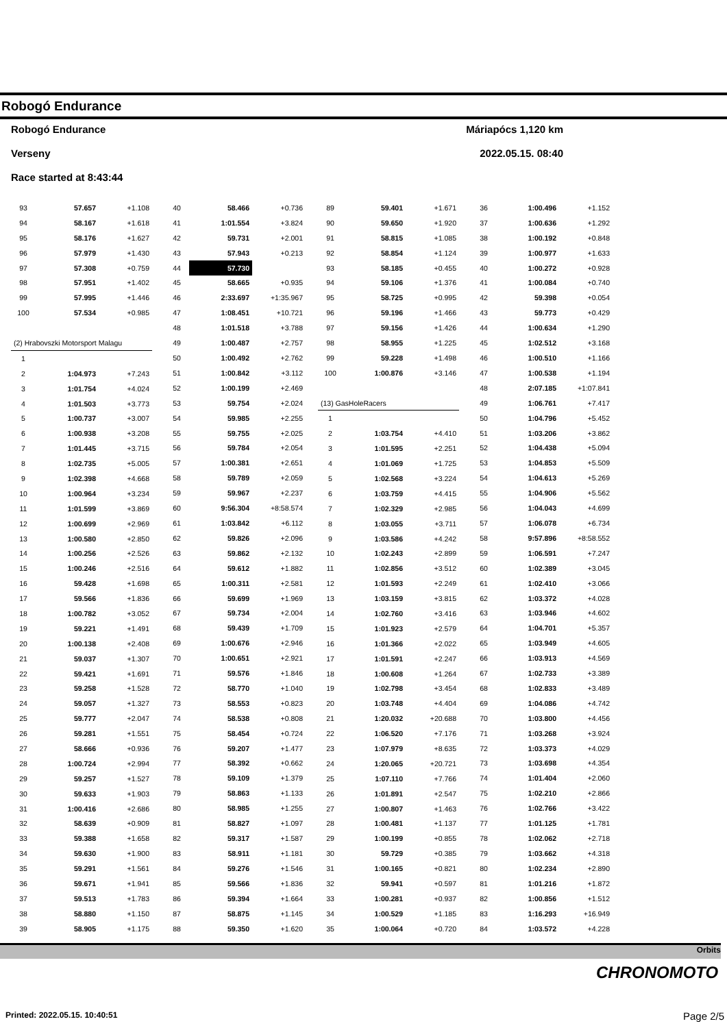Robogó Endurance
Robogó Endurance Máriapócs 1,120 km
Verseny 2022.05.15. 08:40
Race started at 8:43:44
| 93 | 57.657 | +1.108 |
| 94 | 58.167 | +1.618 |
| 95 | 58.176 | +1.627 |
| 96 | 57.979 | +1.430 |
| 97 | 57.308 | +0.759 |
| 98 | 57.951 | +1.402 |
| 99 | 57.995 | +1.446 |
| 100 | 57.534 | +0.985 |
| (2) Hrabovszki Motorsport Malagu | | |
| 1 | | |
| 2 | 1:04.973 | +7.243 |
| 3 | 1:01.754 | +4.024 |
| 4 | 1:01.503 | +3.773 |
| 5 | 1:00.737 | +3.007 |
| 6 | 1:00.938 | +3.208 |
| 7 | 1:01.445 | +3.715 |
| 8 | 1:02.735 | +5.005 |
| 9 | 1:02.398 | +4.668 |
| 10 | 1:00.964 | +3.234 |
| 11 | 1:01.599 | +3.869 |
| 12 | 1:00.699 | +2.969 |
| 13 | 1:00.580 | +2.850 |
| 14 | 1:00.256 | +2.526 |
| 15 | 1:00.246 | +2.516 |
| 16 | 59.428 | +1.698 |
| 17 | 59.566 | +1.836 |
| 18 | 1:00.782 | +3.052 |
| 19 | 59.221 | +1.491 |
| 20 | 1:00.138 | +2.408 |
| 21 | 59.037 | +1.307 |
| 22 | 59.421 | +1.691 |
| 23 | 59.258 | +1.528 |
| 24 | 59.057 | +1.327 |
| 25 | 59.777 | +2.047 |
| 26 | 59.281 | +1.551 |
| 27 | 58.666 | +0.936 |
| 28 | 1:00.724 | +2.994 |
| 29 | 59.257 | +1.527 |
| 30 | 59.633 | +1.903 |
| 31 | 1:00.416 | +2.686 |
| 32 | 58.639 | +0.909 |
| 33 | 59.388 | +1.658 |
| 34 | 59.630 | +1.900 |
| 35 | 59.291 | +1.561 |
| 36 | 59.671 | +1.941 |
| 37 | 59.513 | +1.783 |
| 38 | 58.880 | +1.150 |
| 39 | 58.905 | +1.175 |
| 40 | 58.466 | +0.736 |
| 41 | 1:01.554 | +3.824 |
| 42 | 59.731 | +2.001 |
| 43 | 57.943 | +0.213 |
| 44 | 57.730 | |
| 45 | 58.665 | +0.935 |
| 46 | 2:33.697 | +1:35.967 |
| 47 | 1:08.451 | +10.721 |
| 48 | 1:01.518 | +3.788 |
| 49 | 1:00.487 | +2.757 |
| 50 | 1:00.492 | +2.762 |
| 51 | 1:00.842 | +3.112 |
| 52 | 1:00.199 | +2.469 |
| 53 | 59.754 | +2.024 |
| 54 | 59.985 | +2.255 |
| 55 | 59.755 | +2.025 |
| 56 | 59.784 | +2.054 |
| 57 | 1:00.381 | +2.651 |
| 58 | 59.789 | +2.059 |
| 59 | 59.967 | +2.237 |
| 60 | 9:56.304 | +8:58.574 |
| 61 | 1:03.842 | +6.112 |
| 62 | 59.826 | +2.096 |
| 63 | 59.862 | +2.132 |
| 64 | 59.612 | +1.882 |
| 65 | 1:00.311 | +2.581 |
| 66 | 59.699 | +1.969 |
| 67 | 59.734 | +2.004 |
| 68 | 59.439 | +1.709 |
| 69 | 1:00.676 | +2.946 |
| 70 | 1:00.651 | +2.921 |
| 71 | 59.576 | +1.846 |
| 72 | 58.770 | +1.040 |
| 73 | 58.553 | +0.823 |
| 74 | 58.538 | +0.808 |
| 75 | 58.454 | +0.724 |
| 76 | 59.207 | +1.477 |
| 77 | 58.392 | +0.662 |
| 78 | 59.109 | +1.379 |
| 79 | 58.863 | +1.133 |
| 80 | 58.985 | +1.255 |
| 81 | 58.827 | +1.097 |
| 82 | 59.317 | +1.587 |
| 83 | 58.911 | +1.181 |
| 84 | 59.276 | +1.546 |
| 85 | 59.566 | +1.836 |
| 86 | 59.394 | +1.664 |
| 87 | 58.875 | +1.145 |
| 88 | 59.350 | +1.620 |
| 89 | 59.401 | +1.671 |
| 90 | 59.650 | +1.920 |
| 91 | 58.815 | +1.085 |
| 92 | 58.854 | +1.124 |
| 93 | 58.185 | +0.455 |
| 94 | 59.106 | +1.376 |
| 95 | 58.725 | +0.995 |
| 96 | 59.196 | +1.466 |
| 97 | 59.156 | +1.426 |
| 98 | 58.955 | +1.225 |
| 99 | 59.228 | +1.498 |
| 100 | 1:00.876 | +3.146 |
| (13) GasHoleRacers | | |
| 1 | | |
| 2 | 1:03.754 | +4.410 |
| 3 | 1:01.595 | +2.251 |
| 4 | 1:01.069 | +1.725 |
| 5 | 1:02.568 | +3.224 |
| 6 | 1:03.759 | +4.415 |
| 7 | 1:02.329 | +2.985 |
| 8 | 1:03.055 | +3.711 |
| 9 | 1:03.586 | +4.242 |
| 10 | 1:02.243 | +2.899 |
| 11 | 1:02.856 | +3.512 |
| 12 | 1:01.593 | +2.249 |
| 13 | 1:03.159 | +3.815 |
| 14 | 1:02.760 | +3.416 |
| 15 | 1:01.923 | +2.579 |
| 16 | 1:01.366 | +2.022 |
| 17 | 1:01.591 | +2.247 |
| 18 | 1:00.608 | +1.264 |
| 19 | 1:02.798 | +3.454 |
| 20 | 1:03.748 | +4.404 |
| 21 | 1:20.032 | +20.688 |
| 22 | 1:06.520 | +7.176 |
| 23 | 1:07.979 | +8.635 |
| 24 | 1:20.065 | +20.721 |
| 25 | 1:07.110 | +7.766 |
| 26 | 1:01.891 | +2.547 |
| 27 | 1:00.807 | +1.463 |
| 28 | 1:00.481 | +1.137 |
| 29 | 1:00.199 | +0.855 |
| 30 | 59.729 | +0.385 |
| 31 | 1:00.165 | +0.821 |
| 32 | 59.941 | +0.597 |
| 33 | 1:00.281 | +0.937 |
| 34 | 1:00.529 | +1.185 |
| 35 | 1:00.064 | +0.720 |
| 36 | 1:00.496 | +1.152 |
| 37 | 1:00.636 | +1.292 |
| 38 | 1:00.192 | +0.848 |
| 39 | 1:00.977 | +1.633 |
| 40 | 1:00.272 | +0.928 |
| 41 | 1:00.084 | +0.740 |
| 42 | 59.398 | +0.054 |
| 43 | 59.773 | +0.429 |
| 44 | 1:00.634 | +1.290 |
| 45 | 1:02.512 | +3.168 |
| 46 | 1:00.510 | +1.166 |
| 47 | 1:00.538 | +1.194 |
| 48 | 2:07.185 | +1:07.841 |
| 49 | 1:06.761 | +7.417 |
| 50 | 1:04.796 | +5.452 |
| 51 | 1:03.206 | +3.862 |
| 52 | 1:04.438 | +5.094 |
| 53 | 1:04.853 | +5.509 |
| 54 | 1:04.613 | +5.269 |
| 55 | 1:04.906 | +5.562 |
| 56 | 1:04.043 | +4.699 |
| 57 | 1:06.078 | +6.734 |
| 58 | 9:57.896 | +8:58.552 |
| 59 | 1:06.591 | +7.247 |
| 60 | 1:02.389 | +3.045 |
| 61 | 1:02.410 | +3.066 |
| 62 | 1:03.372 | +4.028 |
| 63 | 1:03.946 | +4.602 |
| 64 | 1:04.701 | +5.357 |
| 65 | 1:03.949 | +4.605 |
| 66 | 1:03.913 | +4.569 |
| 67 | 1:02.733 | +3.389 |
| 68 | 1:02.833 | +3.489 |
| 69 | 1:04.086 | +4.742 |
| 70 | 1:03.800 | +4.456 |
| 71 | 1:03.268 | +3.924 |
| 72 | 1:03.373 | +4.029 |
| 73 | 1:03.698 | +4.354 |
| 74 | 1:01.404 | +2.060 |
| 75 | 1:02.210 | +2.866 |
| 76 | 1:02.766 | +3.422 |
| 77 | 1:01.125 | +1.781 |
| 78 | 1:02.062 | +2.718 |
| 79 | 1:03.662 | +4.318 |
| 80 | 1:02.234 | +2.890 |
| 81 | 1:01.216 | +1.872 |
| 82 | 1:00.856 | +1.512 |
| 83 | 1:16.293 | +16.949 |
| 84 | 1:03.572 | +4.228 |
Orbits
CHRONOMOTO
Printed: 2022.05.15. 10:40:51 Page 2/5